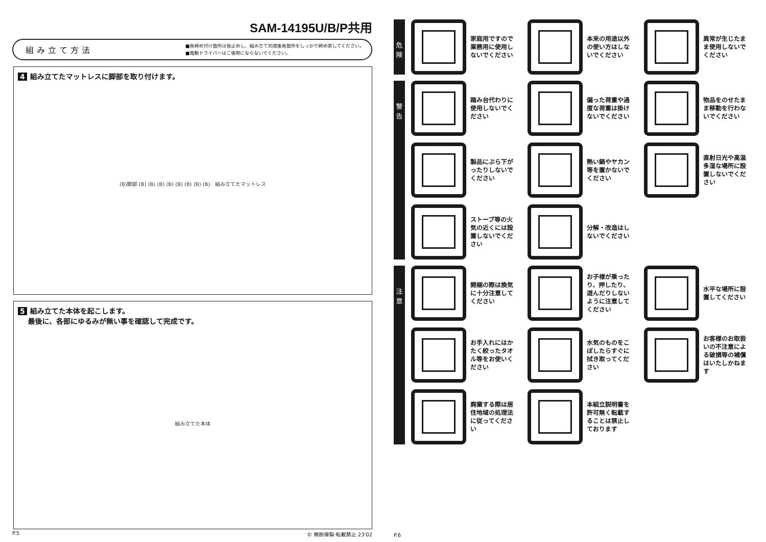SAM-14195U/B/P共用
組み立て方法
■各締め付け箇所は仮止めし、組み立て完成後各箇所をしっかり締め直してください。
■電動ドライバーはご使用にならないでください。
4 組み立てたマットレスに脚部を取り付けます。
(B)脚部 (B) (B) (B) (B) (B) (B) (B) (B) 組み立てたマットレス
5 組み立てた本体を起こします。
最後に、各部にゆるみが無い事を確認して完成です。
組み立てた本体
P.5 © 無断複製·転載禁止 23'02
危
険
家庭用ですので業務用に使用しないでください
本来の用途以外の使い方はしないでください
異常が生じたまま使用しないでください
警
告
踏み台代わりに使用しないでください
偏った荷重や過度な荷重は掛けないでください
物品をのせたまま移動を行わないでください
製品にぶら下がったりしないでください
熱い鍋やヤカン等を置かないでください
直射日光や高温多湿な場所に設置しないでください
ストーブ等の火気の近くには設置しないでください
分解・改造はしないでください
注
意
開梱の際は換気に十分注意してください
お子様が乗ったり、押したり、遊んだりしないように注意してください
水平な場所に設置してください
お手入れにはかたく絞ったタオル等をお使いください
水気のものをこぼしたらすぐに拭き取ってください
お客様のお取扱いの不注意による破損等の補償はいたしかねます
廃棄する際は居住地域の処理法に従ってください
本組立説明書を許可無く転載することは禁止しております
P.6